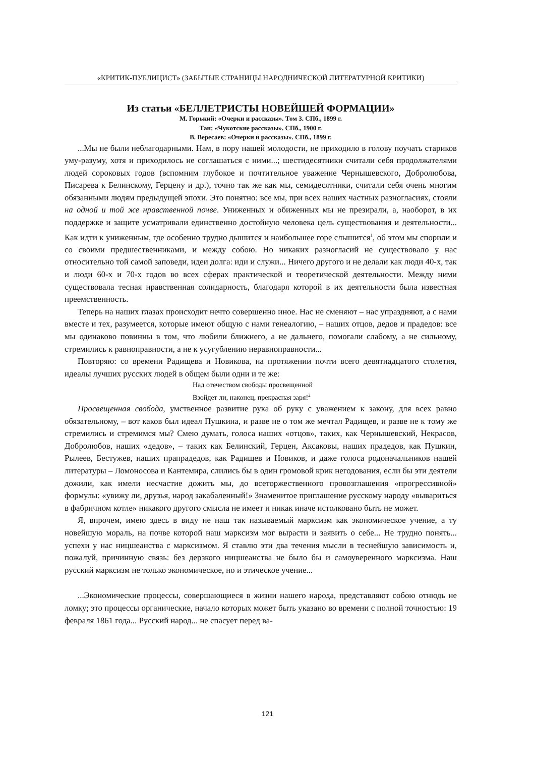«КРИТИК-ПУБЛИЦИСТ» (ЗАБЫТЫЕ СТРАНИЦЫ НАРОДНИЧЕСКОЙ ЛИТЕРАТУРНОЙ КРИТИКИ)
Из статьи «БЕЛЛЕТРИСТЫ НОВЕЙШЕЙ ФОРМАЦИИ»
М. Горький: «Очерки и рассказы». Том 3. СПб., 1899 г.
Тан: «Чукотские рассказы». СПб., 1900 г.
В. Вересаев: «Очерки и рассказы». СПб., 1899 г.
...Мы не были неблагодарными. Нам, в пору нашей молодости, не приходило в голову поучать стариков уму-разуму, хотя и приходилось не соглашаться с ними...; шестидесятники считали себя продолжателями людей сороковых годов (вспомним глубокое и почтительное уважение Чернышевского, Добролюбова, Писарева к Белинскому, Герцену и др.), точно так же как мы, семидесятники, считали себя очень многим обязанными людям предыдущей эпохи. Это понятно: все мы, при всех наших частных разногласиях, стояли на одной и той же нравственной почве. Униженных и обиженных мы не презирали, а, наоборот, в их поддержке и защите усматривали единственно достойную человека цель существования и деятельности... Как идти к униженным, где особенно трудно дышится и наибольшее горе слышится<sup>1</sup>, об этом мы спорили и со своими предшественниками, и между собою. Но никаких разногласий не существовало у нас относительно той самой заповеди, идеи долга: иди и служи... Ничего другого и не делали как люди 40-х, так и люди 60-х и 70-х годов во всех сферах практической и теоретической деятельности. Между ними существовала тесная нравственная солидарность, благодаря которой в их деятельности была известная преемственность.
Теперь на наших глазах происходит нечто совершенно иное. Нас не сменяют – нас упраздняют, а с нами вместе и тех, разумеется, которые имеют общую с нами генеалогию, – наших отцов, дедов и прадедов: все мы одинаково повинны в том, что любили ближнего, а не дальнего, помогали слабому, а не сильному, стремились к равноправности, а не к усугублению неравноправности...
Повторяю: со времени Радищева и Новикова, на протяжении почти всего девятнадцатого столетия, идеалы лучших русских людей в общем были одни и те же:
Над отечеством свободы просвещенной
Взойдет ли, наконец, прекрасная заря!<sup>2</sup>
Просвещенная свобода, умственное развитие рука об руку с уважением к закону, для всех равно обязательному, – вот каков был идеал Пушкина, и разве не о том же мечтал Радищев, и разве не к тому же стремились и стремимся мы? Смею думать, голоса наших «отцов», таких, как Чернышевский, Некрасов, Добролюбов, наших «дедов», – таких как Белинский, Герцен, Аксаковы, наших прадедов, как Пушкин, Рылеев, Бестужев, наших прапрадедов, как Радищев и Новиков, и даже голоса родоначальников нашей литературы – Ломоносова и Кантемира, слились бы в один громовой крик негодования, если бы эти деятели дожили, как имели несчастие дожить мы, до всеторжественного провозглашения «прогрессивной» формулы: «увижу ли, друзья, народ закабаленный!» Знаменитое приглашение русскому народу «вывариться в фабричном котле» никакого другого смысла не имеет и никак иначе истолковано быть не может.
Я, впрочем, имею здесь в виду не наш так называемый марксизм как экономическое учение, а ту новейшую мораль, на почве которой наш марксизм мог вырасти и заявить о себе... Не трудно понять... успехи у нас ницшеанства с марксизмом. Я ставлю эти два течения мысли в теснейшую зависимость и, пожалуй, причинную связь: без дерзкого ницшеанства не было бы и самоуверенного марксизма. Наш русский марксизм не только экономическое, но и этическое учение...
...Экономические процессы, совершающиеся в жизни нашего народа, представляют собою отнюдь не ломку; это процессы органические, начало которых может быть указано во времени с полной точностью: 19 февраля 1861 года... Русский народ... не спасует перед ва-
121